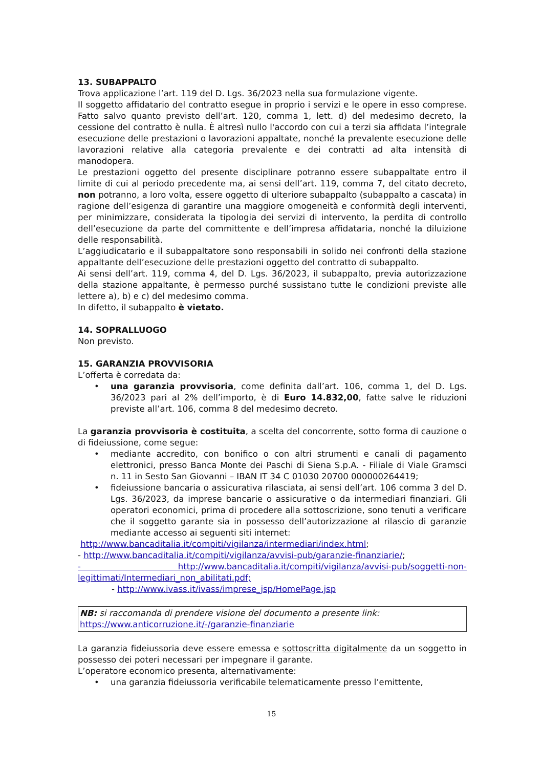13. SUBAPPALTO
Trova applicazione l’art. 119 del D. Lgs. 36/2023 nella sua formulazione vigente.
Il soggetto affidatario del contratto esegue in proprio i servizi e le opere in esso comprese. Fatto salvo quanto previsto dell’art. 120, comma 1, lett. d) del medesimo decreto, la cessione del contratto è nulla. È altresì nullo l'accordo con cui a terzi sia affidata l’integrale esecuzione delle prestazioni o lavorazioni appaltate, nonché la prevalente esecuzione delle lavorazioni relative alla categoria prevalente e dei contratti ad alta intensità di manodopera.
Le prestazioni oggetto del presente disciplinare potranno essere subappaltate entro il limite di cui al periodo precedente ma, ai sensi dell’art. 119, comma 7, del citato decreto, non potranno, a loro volta, essere oggetto di ulteriore subappalto (subappalto a cascata) in ragione dell’esigenza di garantire una maggiore omogeneità e conformità degli interventi, per minimizzare, considerata la tipologia dei servizi di intervento, la perdita di controllo dell’esecuzione da parte del committente e dell’impresa affidataria, nonché la diluizione delle responsabilità.
L’aggiudicatario e il subappaltatore sono responsabili in solido nei confronti della stazione appaltante dell’esecuzione delle prestazioni oggetto del contratto di subappalto.
Ai sensi dell’art. 119, comma 4, del D. Lgs. 36/2023, il subappalto, previa autorizzazione della stazione appaltante, è permesso purché sussistano tutte le condizioni previste alle lettere a), b) e c) del medesimo comma.
In difetto, il subappalto è vietato.
14. SOPRALLUOGO
Non previsto.
15. GARANZIA PROVVISORIA
L’offerta è corredata da:
• una garanzia provvisoria, come definita dall’art. 106, comma 1, del D. Lgs. 36/2023 pari al 2% dell’importo, è di Euro 14.832,00, fatte salve le riduzioni previste all’art. 106, comma 8 del medesimo decreto.
La garanzia provvisoria è costituita, a scelta del concorrente, sotto forma di cauzione o di fideiussione, come segue:
• mediante accredito, con bonifico o con altri strumenti e canali di pagamento elettronici, presso Banca Monte dei Paschi di Siena S.p.A. - Filiale di Viale Gramsci n. 11 in Sesto San Giovanni – IBAN IT 34 C 01030 20700 000000264419;
• fideiussione bancaria o assicurativa rilasciata, ai sensi dell’art. 106 comma 3 del D. Lgs. 36/2023, da imprese bancarie o assicurative o da intermediari finanziari. Gli operatori economici, prima di procedere alla sottoscrizione, sono tenuti a verificare che il soggetto garante sia in possesso dell’autorizzazione al rilascio di garanzie mediante accesso ai seguenti siti internet:
http://www.bancaditalia.it/compiti/vigilanza/intermediari/index.html;
- http://www.bancaditalia.it/compiti/vigilanza/avvisi-pub/garanzie-finanziarie/;
- http://www.bancaditalia.it/compiti/vigilanza/avvisi-pub/soggetti-non-legittimati/Intermediari_non_abilitati.pdf;
- http://www.ivass.it/ivass/imprese_jsp/HomePage.jsp
NB: si raccomanda di prendere visione del documento a presente link:
https://www.anticorruzione.it/-/garanzie-finanziarie
La garanzia fideiussoria deve essere emessa e sottoscritta digitalmente da un soggetto in possesso dei poteri necessari per impegnare il garante.
L’operatore economico presenta, alternativamente:
• una garanzia fideiussoria verificabile telematicamente presso l’emittente,
15